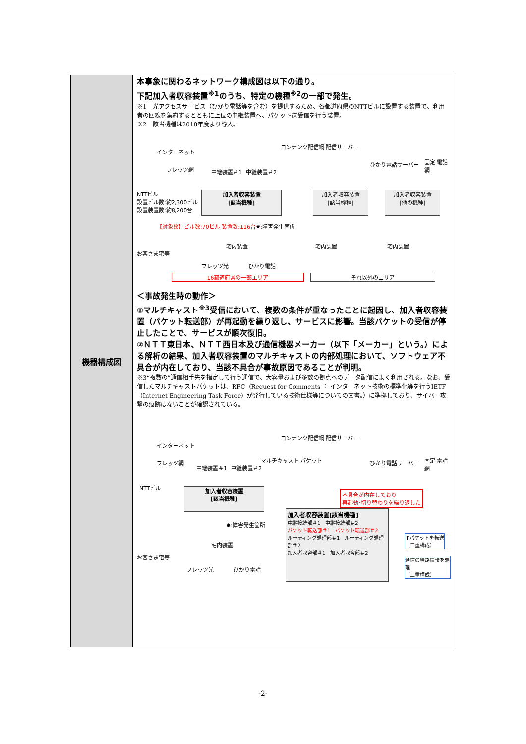| 機器構成図 | 本事象に関わるネットワーク構成図は以下の通り。 下記加入者収容装置<sup>※1</sup>のうち、特定の機種<sup>※2</sup>の一部で発生。 ※1 光アクセスサービス（ひかり電話等を含む）を提供するため、各都道府県のNTTビルに設置する装置で、利用者の回線を集約するとともに上位の中継装置へ、パケット送受信を行う装置。 ※2 該当機種は2018年度より導入。 インターネット コンテンツ配信網 配信サーバー フレッツ網 中継装置＃1 中継装置＃2 ひかり電話サーバー 固定 電話網 NTTビル 設置ビル数:約2,300ビル 設置装置数:約8,200台 加入者収容装置 [該当機種] 加入者収容装置 [該当機種] 加入者収容装置 [他の機種] 【対象数】ビル数:70ビル 装置数:116台 ✸:障害発生箇所 お客さま宅等 宅内装置 フレッツ光 ひかり電話 宅内装置 宅内装置 16都道府県の一部エリア それ以外のエリア ＜事故発生時の動作＞ ①マルチキャスト<sup>※3</sup>受信において、複数の条件が重なったことに起因し、加入者収容装置（パケット転送部）が再起動を繰り返し、サービスに影響。当該パケットの受信が停止したことで、サービスが順次復旧。 ②ＮＴＴ東日本、ＮＴＴ西日本及び通信機器メーカー（以下「メーカー」という。）による解析の結果、加入者収容装置のマルチキャストの内部処理において、ソフトウェア不具合が内在しており、当該不具合が事故原因であることが判明。 ※3“複数の”通信相手先を指定して行う通信で、大容量および多数の拠点へのデータ配信によく利用される。なお、受信したマルチキャストパケットは、RFC（Request for Comments ： インターネット技術の標準化等を行うIETF（Internet Engineering Task Force）が発行している技術仕様等についての文書。）に準拠しており、サイバー攻撃の痕跡はないことが確認されている。 インターネット コンテンツ配信網 配信サーバー フレッツ網 中継装置＃1 中継装置＃2 マルチキャスト パケット ひかり電話サーバー 固定 電話網 NTTビル 加入者収容装置 [該当機種] ✸:障害発生箇所 お客さま宅等 宅内装置 フレッツ光 ひかり電話 不具合が内在しており 再起動･切り替わりを繰り返した 加入者収容装置[該当機種] 中継接続部＃1 中継接続部＃2 パケット転送部＃1 パケット転送部＃2 ルーティング処理部＃1 ルーティング処理部＃2 加入者収容部＃1 加入者収容部＃2 IPパケットを転送 （二重構成） 通信の経路情報を処理 （二重構成） |
-2-